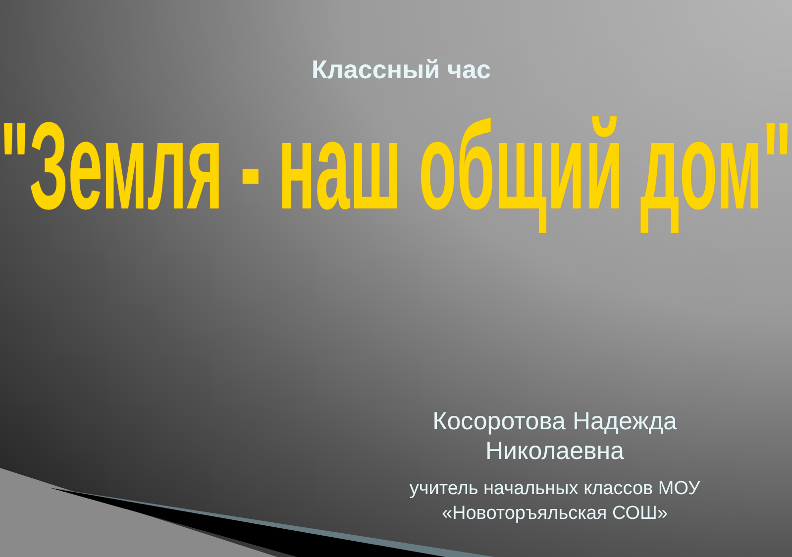Классный час
"Земля - наш общий дом"
Косоротова Надежда Николаевна
учитель начальных классов МОУ «Новоторъяльская СОШ»